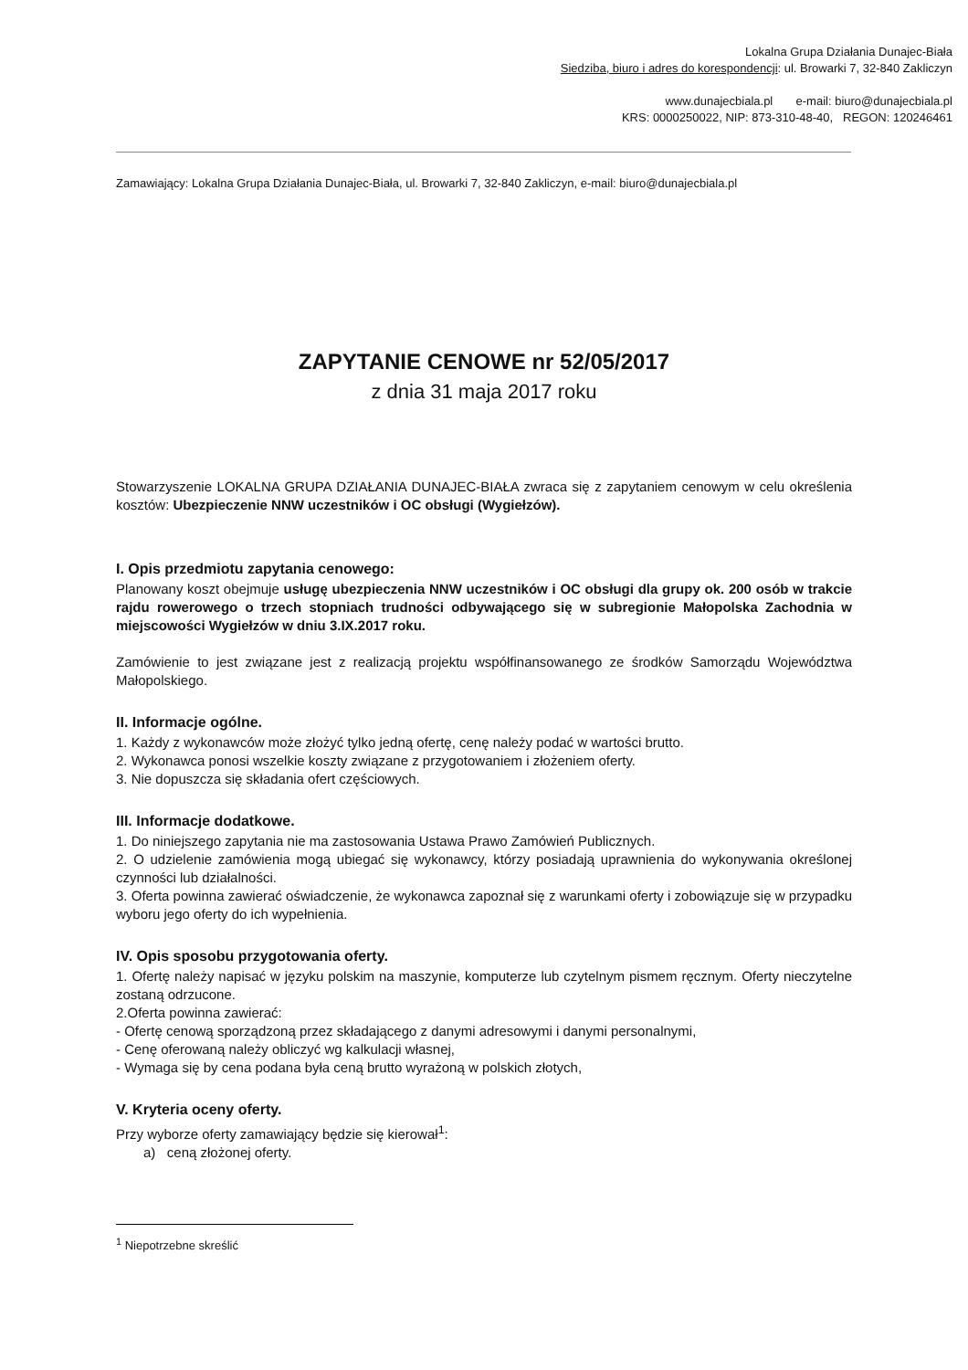Lokalna Grupa Działania Dunajec-Biała
Siedziba, biuro i adres do korespondencji: ul. Browarki 7, 32-840 Zakliczyn
www.dunajecbiala.pl e-mail: biuro@dunajecbiala.pl
KRS: 0000250022, NIP: 873-310-48-40, REGON: 120246461
Zamawiający: Lokalna Grupa Działania Dunajec-Biała, ul. Browarki 7, 32-840 Zakliczyn, e-mail: biuro@dunajecbiala.pl
ZAPYTANIE CENOWE nr 52/05/2017
z dnia 31 maja 2017 roku
Stowarzyszenie LOKALNA GRUPA DZIAŁANIA DUNAJEC-BIAŁA zwraca się z zapytaniem cenowym w celu określenia kosztów: Ubezpieczenie NNW uczestników i OC obsługi (Wygiełzów).
I. Opis przedmiotu zapytania cenowego:
Planowany koszt obejmuje usługę ubezpieczenia NNW uczestników i OC obsługi dla grupy ok. 200 osób w trakcie rajdu rowerowego o trzech stopniach trudności odbywającego się w subregionie Małopolska Zachodnia w miejscowości Wygiełzów w dniu 3.IX.2017 roku.
Zamówienie to jest związane jest z realizacją projektu współfinansowanego ze środków Samorządu Województwa Małopolskiego.
II. Informacje ogólne.
1. Każdy z wykonawców może złożyć tylko jedną ofertę, cenę należy podać w wartości brutto.
2. Wykonawca ponosi wszelkie koszty związane z przygotowaniem i złożeniem oferty.
3. Nie dopuszcza się składania ofert częściowych.
III. Informacje dodatkowe.
1. Do niniejszego zapytania nie ma zastosowania Ustawa Prawo Zamówień Publicznych.
2. O udzielenie zamówienia mogą ubiegać się wykonawcy, którzy posiadają uprawnienia do wykonywania określonej czynności lub działalności.
3. Oferta powinna zawierać oświadczenie, że wykonawca zapoznał się z warunkami oferty i zobowiązuje się w przypadku wyboru jego oferty do ich wypełnienia.
IV. Opis sposobu przygotowania oferty.
1. Ofertę należy napisać w języku polskim na maszynie, komputerze lub czytelnym pismem ręcznym. Oferty nieczytelne zostaną odrzucone.
2.Oferta powinna zawierać:
- Ofertę cenową sporządzoną przez składającego z danymi adresowymi i danymi personalnymi,
- Cenę oferowaną należy obliczyć wg kalkulacji własnej,
- Wymaga się by cena podana była ceną brutto wyrażoną w polskich złotych,
V. Kryteria oceny oferty.
Przy wyborze oferty zamawiający będzie się kierował<sup>1</sup>:
a) ceną złożonej oferty.
<sup>1</sup> Niepotrzebne skreślić